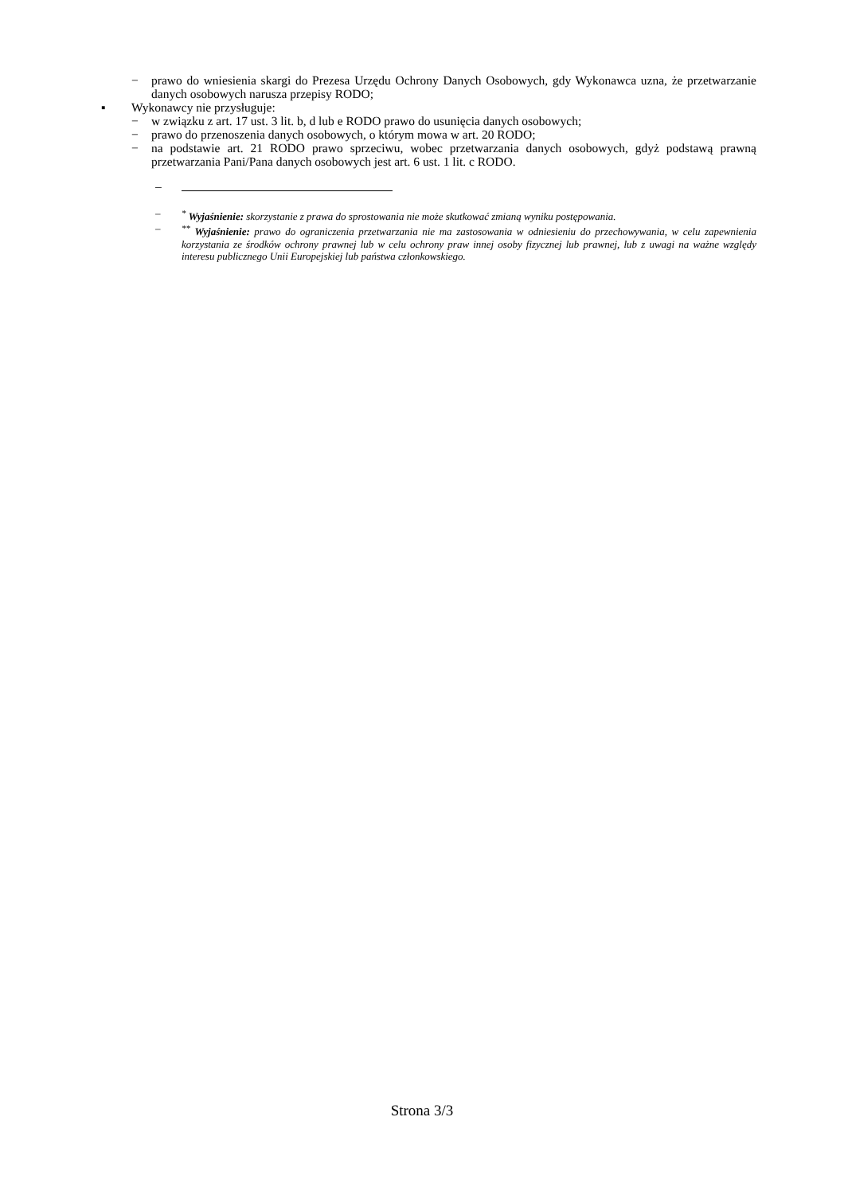− prawo do wniesienia skargi do Prezesa Urzędu Ochrony Danych Osobowych, gdy Wykonawca uzna, że przetwarzanie danych osobowych narusza przepisy RODO;
▪ Wykonawcy nie przysługuje:
− w związku z art. 17 ust. 3 lit. b, d lub e RODO prawo do usunięcia danych osobowych;
− prawo do przenoszenia danych osobowych, o którym mowa w art. 20 RODO;
− na podstawie art. 21 RODO prawo sprzeciwu, wobec przetwarzania danych osobowych, gdyż podstawą prawną przetwarzania Pani/Pana danych osobowych jest art. 6 ust. 1 lit. c RODO.
–
– <sup>*</sup> Wyjaśnienie: skorzystanie z prawa do sprostowania nie może skutkować zmianą wyniku postępowania.
– <sup>**</sup> Wyjaśnienie: prawo do ograniczenia przetwarzania nie ma zastosowania w odniesieniu do przechowywania, w celu zapewnienia korzystania ze środków ochrony prawnej lub w celu ochrony praw innej osoby fizycznej lub prawnej, lub z uwagi na ważne względy interesu publicznego Unii Europejskiej lub państwa członkowskiego.
Strona 3/3